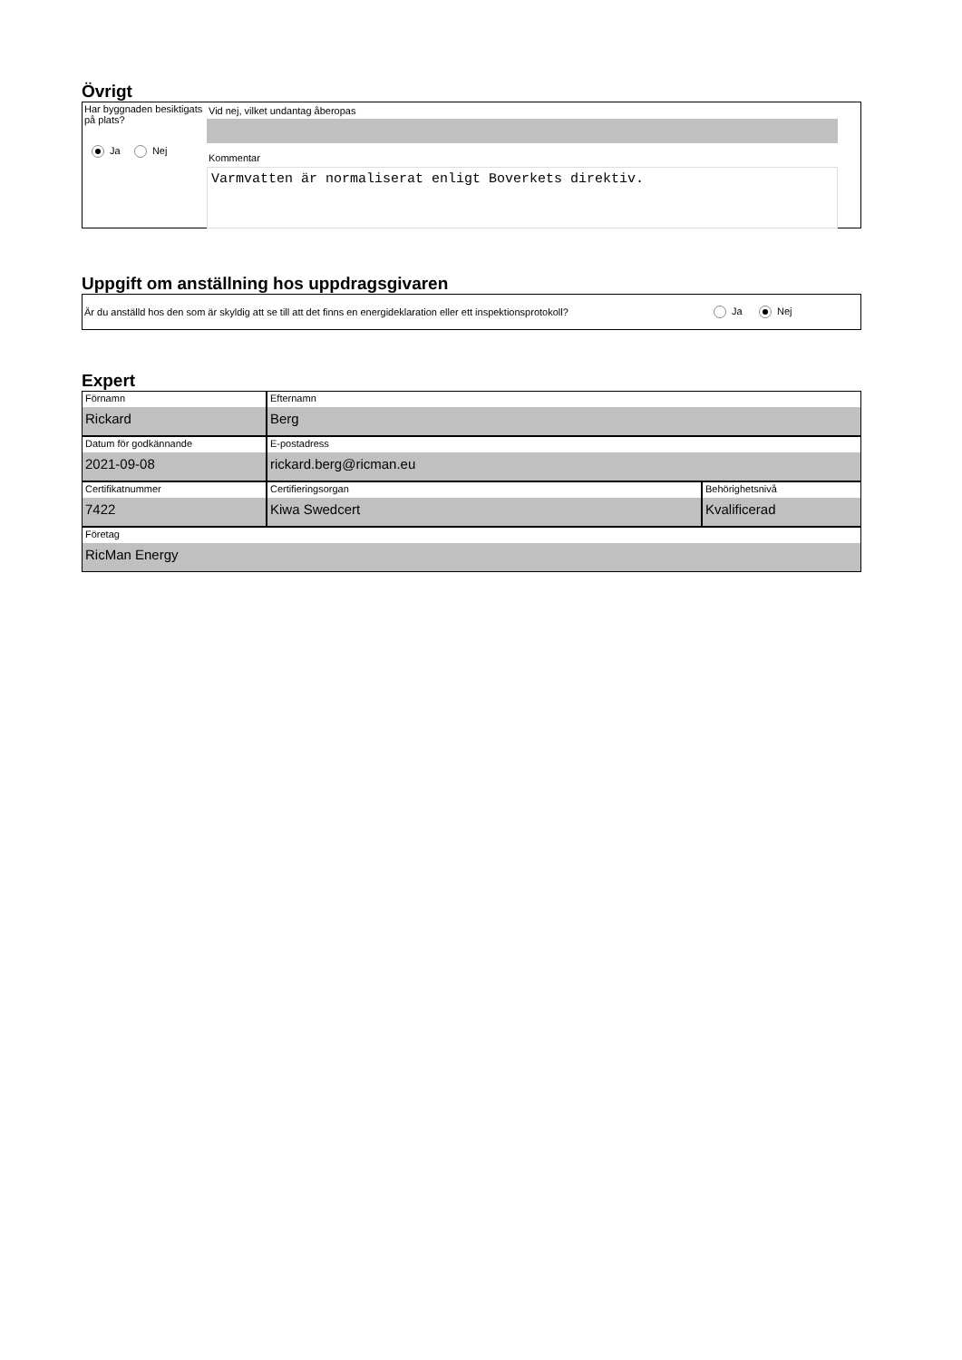Övrigt
Har byggnaden besiktigats på plats?
Ja Nej
Vid nej, vilket undantag åberopas
Kommentar
Varmvatten är normaliserat enligt Boverkets direktiv.
Uppgift om anställning hos uppdragsgivaren
Är du anställd hos den som är skyldig att se till att det finns en energideklaration eller ett inspektionsprotokoll?
Ja Nej
Expert
Förnamn
Rickard
Efternamn
Berg
Datum för godkännande
2021-09-08
E-postadress
rickard.berg@ricman.eu
Certifikatnummer
7422
Certifieringsorgan
Kiwa Swedcert
Behörighetsnivå
Kvalificerad
Företag
RicMan Energy